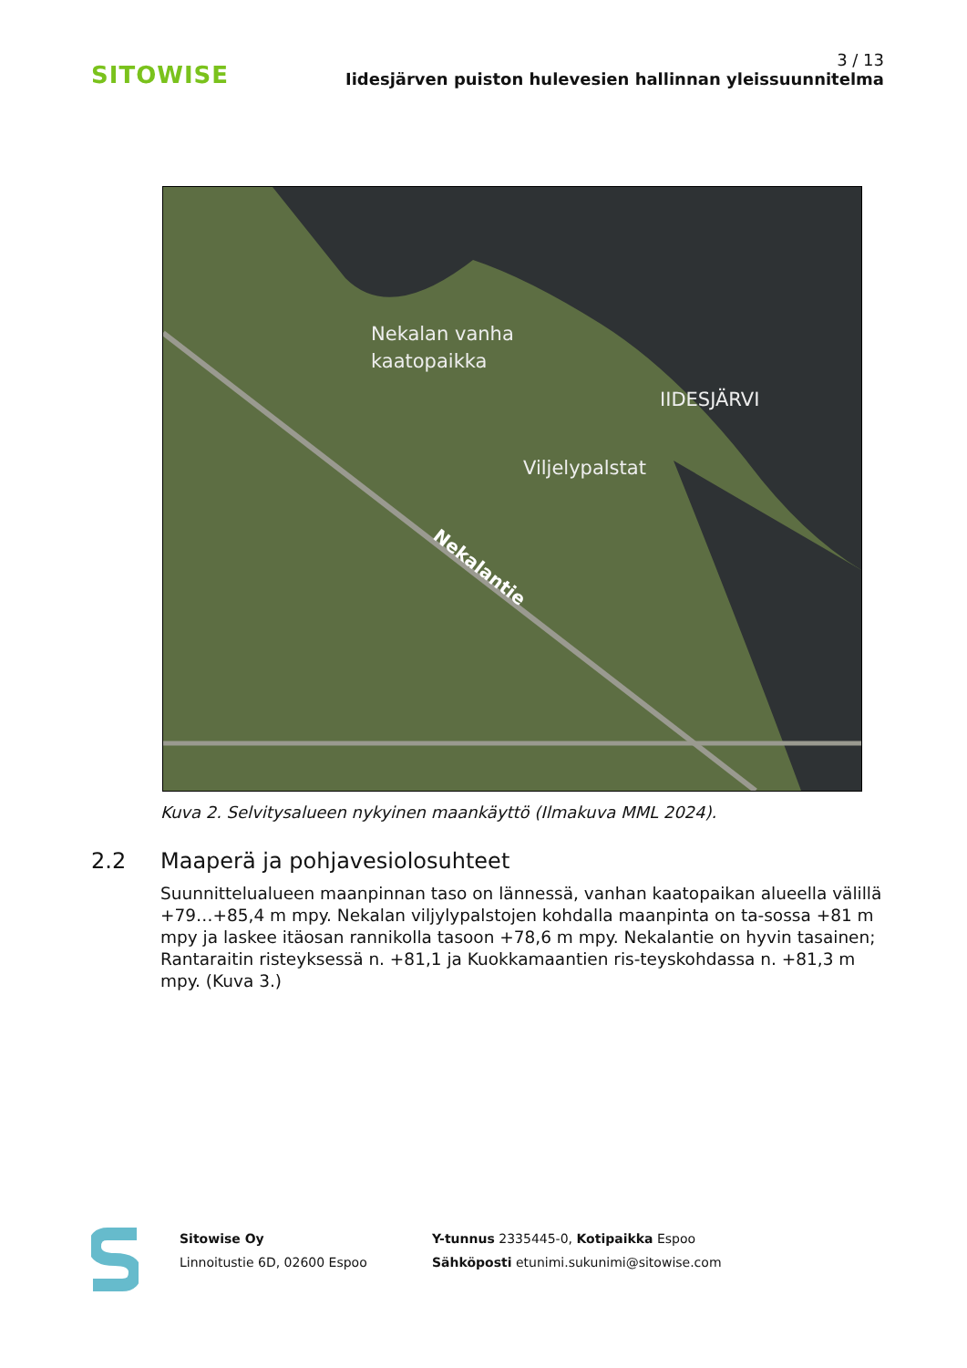SITOWISE
3 / 13
Iidesjärven puiston hulevesien hallinnan yleissuunnitelma
Nekalan vanha
kaatopaikka
IIDESJÄRVI
Viljelypalstat
Nekalantie
Kuva 2. Selvitysalueen nykyinen maankäyttö (Ilmakuva MML 2024).
2.2 Maaperä ja pohjavesiolosuhteet
Suunnittelualueen maanpinnan taso on lännessä, vanhan kaatopaikan alueella välillä +79…+85,4 m mpy. Nekalan viljylypalstojen kohdalla maanpinta on ta-sossa +81 m mpy ja laskee itäosan rannikolla tasoon +78,6 m mpy. Nekalantie on hyvin tasainen; Rantaraitin risteyksessä n. +81,1 ja Kuokkamaantien ris-teyskohdassa n. +81,3 m mpy. (Kuva 3.)
Sitowise Oy
Linnoitustie 6D, 02600 Espoo
Y-tunnus 2335445-0, Kotipaikka Espoo
Sähköposti etunimi.sukunimi@sitowise.com